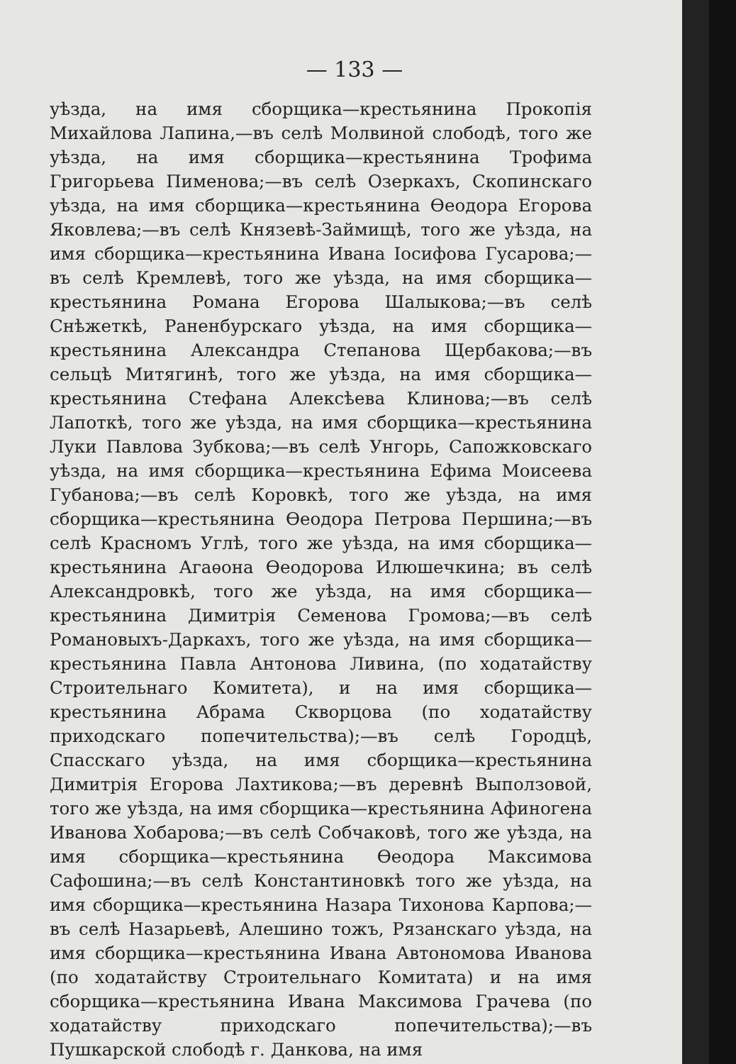— 133 —
уѣзда, на имя сборщика—крестьянина Прокопія Михайлова Лапина,—въ селѣ Молвиной слободѣ, того же уѣзда, на имя сборщика—крестьянина Трофима Григорьева Пименова;—въ селѣ Озеркахъ, Скопинскаго уѣзда, на имя сборщика—крестьянина Ѳеодора Егорова Яковлева;—въ селѣ Князевѣ-Займищѣ, того же уѣзда, на имя сборщика—крестьянина Ивана Іосифова Гусарова;—въ селѣ Кремлевѣ, того же уѣзда, на имя сборщика—крестьянина Романа Егорова Шалыкова;—въ селѣ Снѣжеткѣ, Раненбурскаго уѣзда, на имя сборщика—крестьянина Александра Степанова Щербакова;—въ сельцѣ Митягинѣ, того же уѣзда, на имя сборщика—крестьянина Стефана Алексѣева Клинова;—въ селѣ Лапоткѣ, того же уѣзда, на имя сборщика—крестьянина Луки Павлова Зубкова;—въ селѣ Унгорь, Сапожковскаго уѣзда, на имя сборщика—крестьянина Ефима Моисеева Губанова;—въ селѣ Коровкѣ, того же уѣзда, на имя сборщика—крестьянина Ѳеодора Петрова Першина;—въ селѣ Красномъ Углѣ, того же уѣзда, на имя сборщика—крестьянина Агаѳона Ѳеодорова Илюшечкина; въ селѣ Александровкѣ, того же уѣзда, на имя сборщика—крестьянина Димитрія Семенова Громова;—въ селѣ Романовыхъ-Даркахъ, того же уѣзда, на имя сборщика—крестьянина Павла Антонова Ливина, (по ходатайству Строительнаго Комитета), и на имя сборщика—крестьянина Абрама Скворцова (по ходатайству приходскаго попечительства);—въ селѣ Городцѣ, Спасскаго уѣзда, на имя сборщика—крестьянина Димитрія Егорова Лахтикова;—въ деревнѣ Выползовой, того же уѣзда, на имя сборщика—крестьянина Афиногена Иванова Хобарова;—въ селѣ Собчаковѣ, того же уѣзда, на имя сборщика—крестьянина Ѳеодора Максимова Сафошина;—въ селѣ Константиновкѣ того же уѣзда, на имя сборщика—крестьянина Назара Тихонова Карпова;—въ селѣ Назарьевѣ, Алешино тожъ, Рязанскаго уѣзда, на имя сборщика—крестьянина Ивана Автономова Иванова (по ходатайству Строительнаго Комитата) и на имя сборщика—крестьянина Ивана Максимова Грачева (по ходатайству приходскаго попечительства);—въ Пушкарской слободѣ г. Данкова, на имя